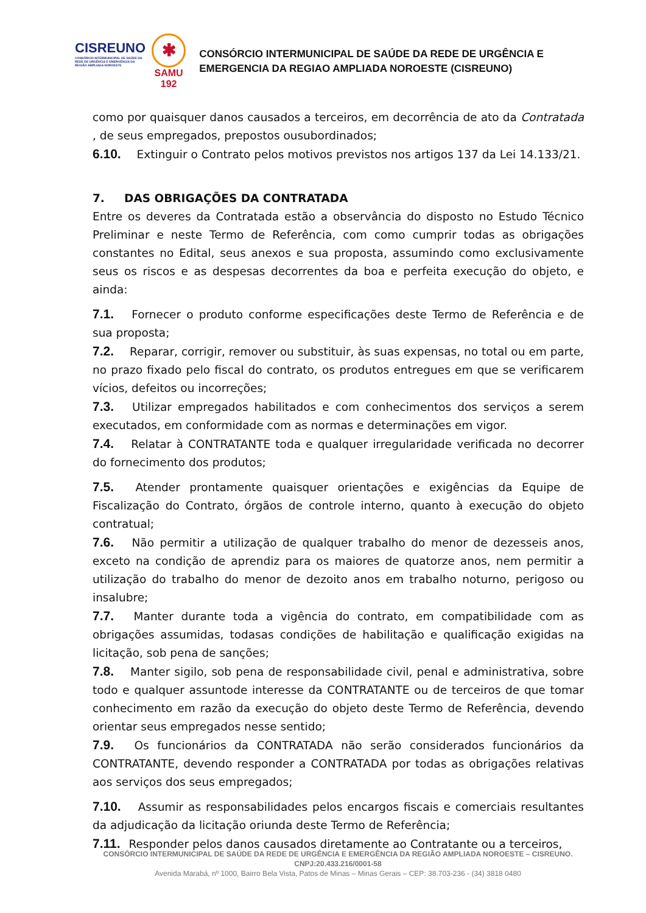CISREUNO
CONSÓRCIO INTERMUNICIPAL DE SAÚDE DA REDE DE URGÊNCIA E EMERGÊNCIA DA REGIÃO AMPLIADA NOROESTE
✱
SAMU
192
CONSÓRCIO INTERMUNICIPAL DE SAÚDE DA REDE DE URGÊNCIA E EMERGENCIA DA REGIAO AMPLIADA NOROESTE (CISREUNO)
como por quaisquer danos causados a terceiros, em decorrência de ato da Contratada , de seus empregados, prepostos ousubordinados;
6.10. Extinguir o Contrato pelos motivos previstos nos artigos 137 da Lei 14.133/21.
7. DAS OBRIGAÇÕES DA CONTRATADA
Entre os deveres da Contratada estão a observância do disposto no Estudo Técnico Preliminar e neste Termo de Referência, com como cumprir todas as obrigações constantes no Edital, seus anexos e sua proposta, assumindo como exclusivamente seus os riscos e as despesas decorrentes da boa e perfeita execução do objeto, e ainda:
7.1. Fornecer o produto conforme especificações deste Termo de Referência e de sua proposta;
7.2. Reparar, corrigir, remover ou substituir, às suas expensas, no total ou em parte, no prazo fixado pelo fiscal do contrato, os produtos entregues em que se verificarem vícios, defeitos ou incorreções;
7.3. Utilizar empregados habilitados e com conhecimentos dos serviços a serem executados, em conformidade com as normas e determinações em vigor.
7.4. Relatar à CONTRATANTE toda e qualquer irregularidade verificada no decorrer do fornecimento dos produtos;
7.5. Atender prontamente quaisquer orientações e exigências da Equipe de Fiscalização do Contrato, órgãos de controle interno, quanto à execução do objeto contratual;
7.6. Não permitir a utilização de qualquer trabalho do menor de dezesseis anos, exceto na condição de aprendiz para os maiores de quatorze anos, nem permitir a utilização do trabalho do menor de dezoito anos em trabalho noturno, perigoso ou insalubre;
7.7. Manter durante toda a vigência do contrato, em compatibilidade com as obrigações assumidas, todasas condições de habilitação e qualificação exigidas na licitação, sob pena de sanções;
7.8. Manter sigilo, sob pena de responsabilidade civil, penal e administrativa, sobre todo e qualquer assuntode interesse da CONTRATANTE ou de terceiros de que tomar conhecimento em razão da execução do objeto deste Termo de Referência, devendo orientar seus empregados nesse sentido;
7.9. Os funcionários da CONTRATADA não serão considerados funcionários da CONTRATANTE, devendo responder a CONTRATADA por todas as obrigações relativas aos serviços dos seus empregados;
7.10. Assumir as responsabilidades pelos encargos fiscais e comerciais resultantes da adjudicação da licitação oriunda deste Termo de Referência;
7.11. Responder pelos danos causados diretamente ao Contratante ou a terceiros,
CONSÓRCIO INTERMUNICIPAL DE SAÚDE DA REDE DE URGÊNCIA E EMERGÊNCIA DA REGIÃO AMPLIADA NOROESTE – CISREUNO. CNPJ:20.433.216/0001-58
Avenida Marabá, nº 1000, Bairro Bela Vista, Patos de Minas – Minas Gerais – CEP: 38.703-236 - (34) 3818 0480